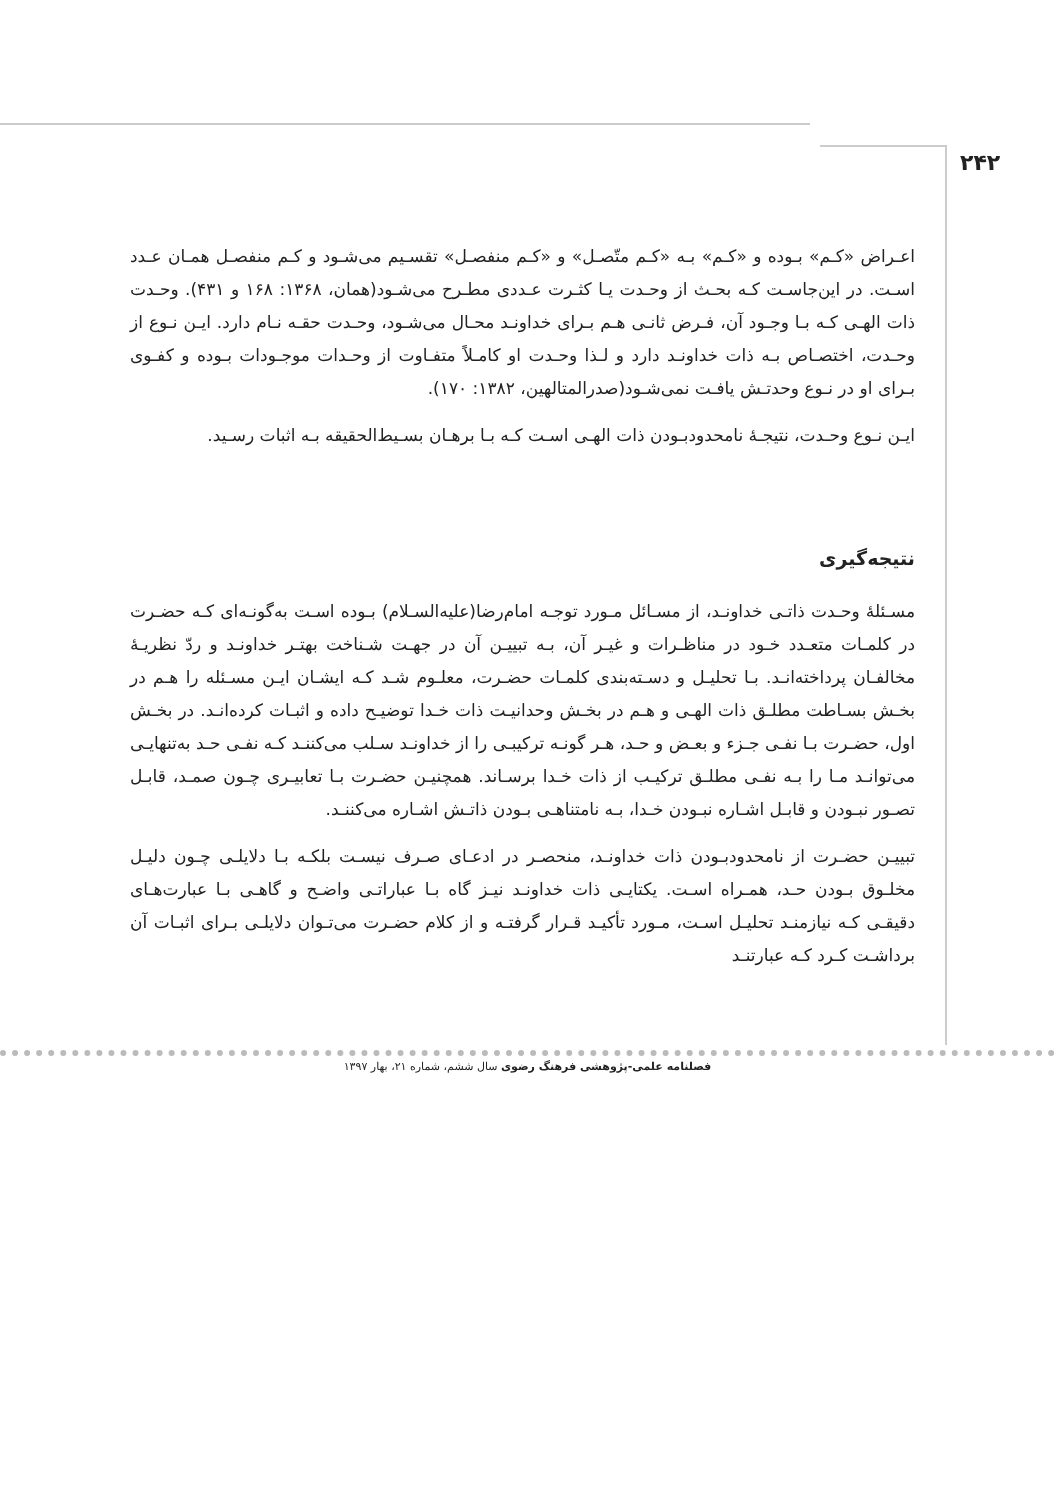۲۴۲
اعـراض «کـم» بـوده و «کـم» بـه «کـم متّصـل» و «کـم منفصـل» تقسـیم می‌شـود و کـم منفصـل همـان عـدد اسـت. در این‌جاسـت کـه بحـث از وحـدت یـا کثـرت عـددی مطـرح می‌شـود(همان، ۱۳۶۸: ۱۶۸ و ۴۳۱). وحـدت ذات الهـی کـه بـا وجـود آن، فـرض ثانـی هـم بـرای خداونـد محـال می‌شـود، وحـدت حقـه نـام دارد. ایـن نـوع از وحـدت، اختصـاص بـه ذات خداونـد دارد و لـذا وحـدت او کامـلاً متفـاوت از وحـدات موجـودات بـوده و کفـوی بـرای او در نـوع وحدتـش یافـت نمی‌شـود(صدرالمتالهین، ۱۳۸۲: ۱۷۰).
ایـن نـوع وحـدت، نتیجـۀ نامحدودبـودن ذات الهـی اسـت کـه بـا برهـان بسـیط‌الحقیقه بـه اثبات رسـید.
نتیجه‌گیری
مسـئلۀ وحـدت ذاتـی خداونـد، از مسـائل مـورد توجـه امام‌رضا(علیه‌السـلام) بـوده اسـت به‌گونـه‌ای کـه حضـرت در کلمـات متعـدد خـود در مناظـرات و غیـر آن، بـه تبییـن آن در جهـت شـناخت بهتـر خداونـد و ردّ نظریـۀ مخالفـان پرداخته‌انـد. بـا تحلیـل و دسـته‌بندی کلمـات حضـرت، معلـوم شـد کـه ایشـان ایـن مسـئله را هـم در بخـش بسـاطت مطلـق ذات الهـی و هـم در بخـش وحدانیـت ذات خـدا توضیـح داده و اثبـات کرده‌انـد. در بخـش اول، حضـرت بـا نفـی جـزء و بعـض و حـد، هـر گونـه ترکیبـی را از خداونـد سـلب می‌کننـد کـه نفـی حـد به‌تنهایـی می‌توانـد مـا را بـه نفـی مطلـق ترکیـب از ذات خـدا برسـاند. همچنیـن حضـرت بـا تعابیـری چـون صمـد، قابـل تصـور نبـودن و قابـل اشـاره نبـودن خـدا، بـه نامتناهـی بـودن ذاتـش اشـاره می‌کننـد.
تبییـن حضـرت از نامحدودبـودن ذات خداونـد، منحصـر در ادعـای صـرف نیسـت بلکـه بـا دلایلـی چـون دلیـل مخلـوق بـودن حـد، همـراه اسـت. یکتایـی ذات خداونـد نیـز گاه بـا عباراتـی واضـح و گاهـی بـا عبارت‌هـای دقیقـی کـه نیازمنـد تحلیـل اسـت، مـورد تأکیـد قـرار گرفتـه و از کلام حضـرت می‌تـوان دلایلـی بـرای اثبـات آن برداشـت کـرد کـه عبارتنـد
فصلنامه علمی-پژوهشی فرهنگ رضوی سال ششم، شماره ۲۱، بهار ۱۳۹۷